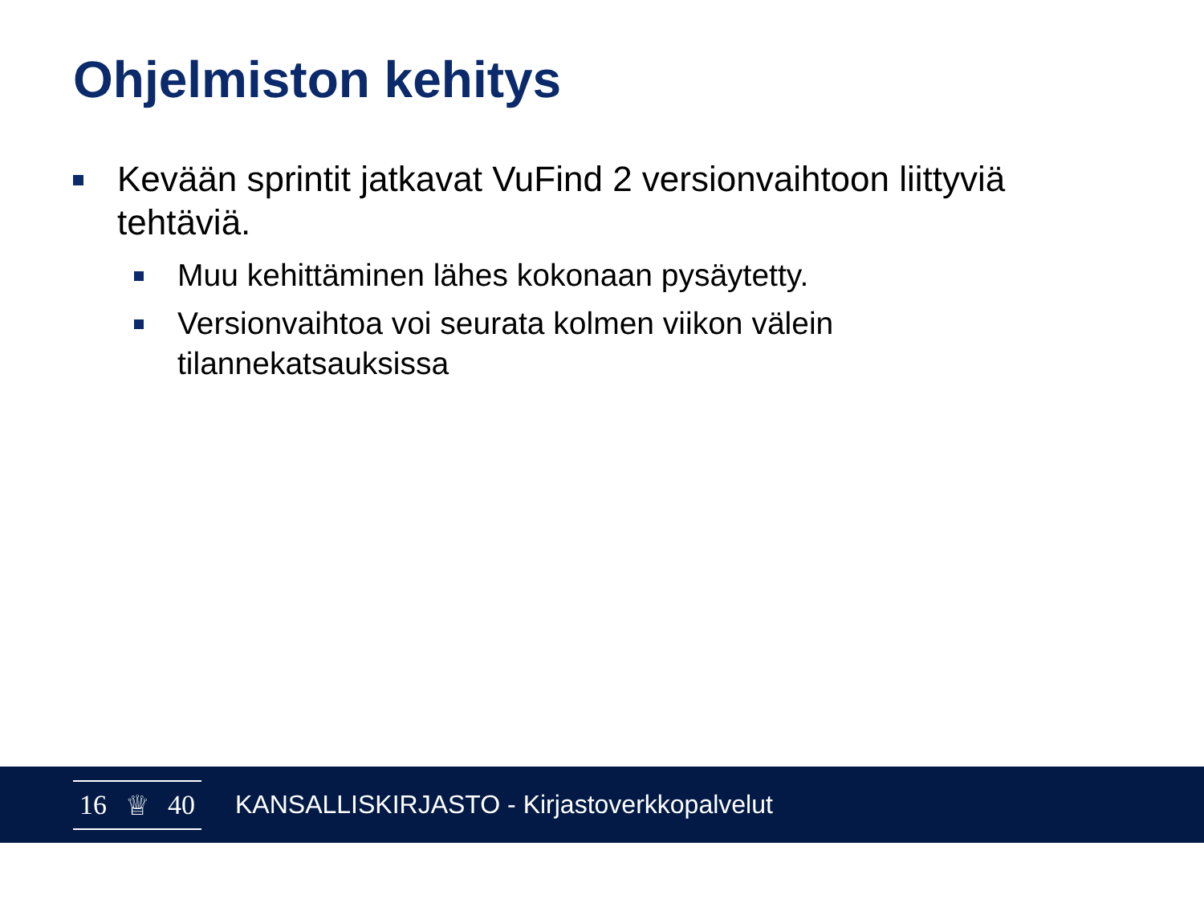Ohjelmiston kehitys
Kevään sprintit jatkavat VuFind 2 versionvaihtoon liittyviä tehtäviä.
Muu kehittäminen lähes kokonaan pysäytetty.
Versionvaihtoa voi seurata kolmen viikon välein tilannekatsauksissa
16 ♕ 40
KANSALLISKIRJASTO - Kirjastoverkkopalvelut